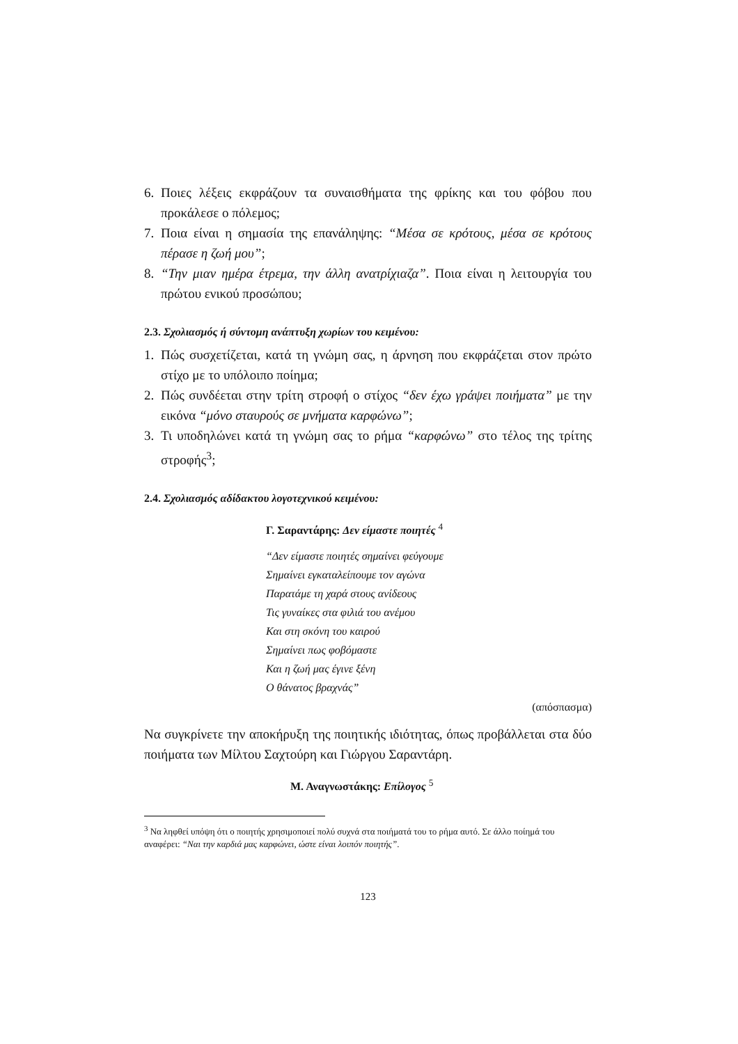6. Ποιες λέξεις εκφράζουν τα συναισθήματα της φρίκης και του φόβου που προκάλεσε ο πόλεμος;
7. Ποια είναι η σημασία της επανάληψης: “Μέσα σε κρότους, μέσα σε κρότους πέρασε η ζωή μου”;
8. “Την μιαν ημέρα έτρεμα, την άλλη ανατρίχιαζα”. Ποια είναι η λειτουργία του πρώτου ενικού προσώπου;
2.3. Σχολιασμός ή σύντομη ανάπτυξη χωρίων του κειμένου:
1. Πώς συσχετίζεται, κατά τη γνώμη σας, η άρνηση που εκφράζεται στον πρώτο στίχο με το υπόλοιπο ποίημα;
2. Πώς συνδέεται στην τρίτη στροφή ο στίχος “δεν έχω γράψει ποιήματα” με την εικόνα “μόνο σταυρούς σε μνήματα καρφώνω”;
3. Τι υποδηλώνει κατά τη γνώμη σας το ρήμα “καρφώνω” στο τέλος της τρίτης στροφής<sup>3</sup>;
2.4. Σχολιασμός αδίδακτου λογοτεχνικού κειμένου:
Γ. Σαραντάρης: Δεν είμαστε ποιητές <sup>4</sup>
“Δεν είμαστε ποιητές σημαίνει φεύγουμε
Σημαίνει εγκαταλείπουμε τον αγώνα
Παρατάμε τη χαρά στους ανίδεους
Τις γυναίκες στα φιλιά του ανέμου
Και στη σκόνη του καιρού
Σημαίνει πως φοβόμαστε
Και η ζωή μας έγινε ξένη
Ο θάνατος βραχνάς”
(απόσπασμα)
Να συγκρίνετε την αποκήρυξη της ποιητικής ιδιότητας, όπως προβάλλεται στα δύο ποιήματα των Μίλτου Σαχτούρη και Γιώργου Σαραντάρη.
Μ. Αναγνωστάκης: Επίλογος <sup>5</sup>
<sup>3</sup> Να ληφθεί υπόψη ότι ο ποιητής χρησιμοποιεί πολύ συχνά στα ποιήματά του το ρήμα αυτό. Σε άλλο ποίημά του αναφέρει: “Ναι την καρδιά μας καρφώνει, ώστε είναι λοιπόν ποιητής”.
123